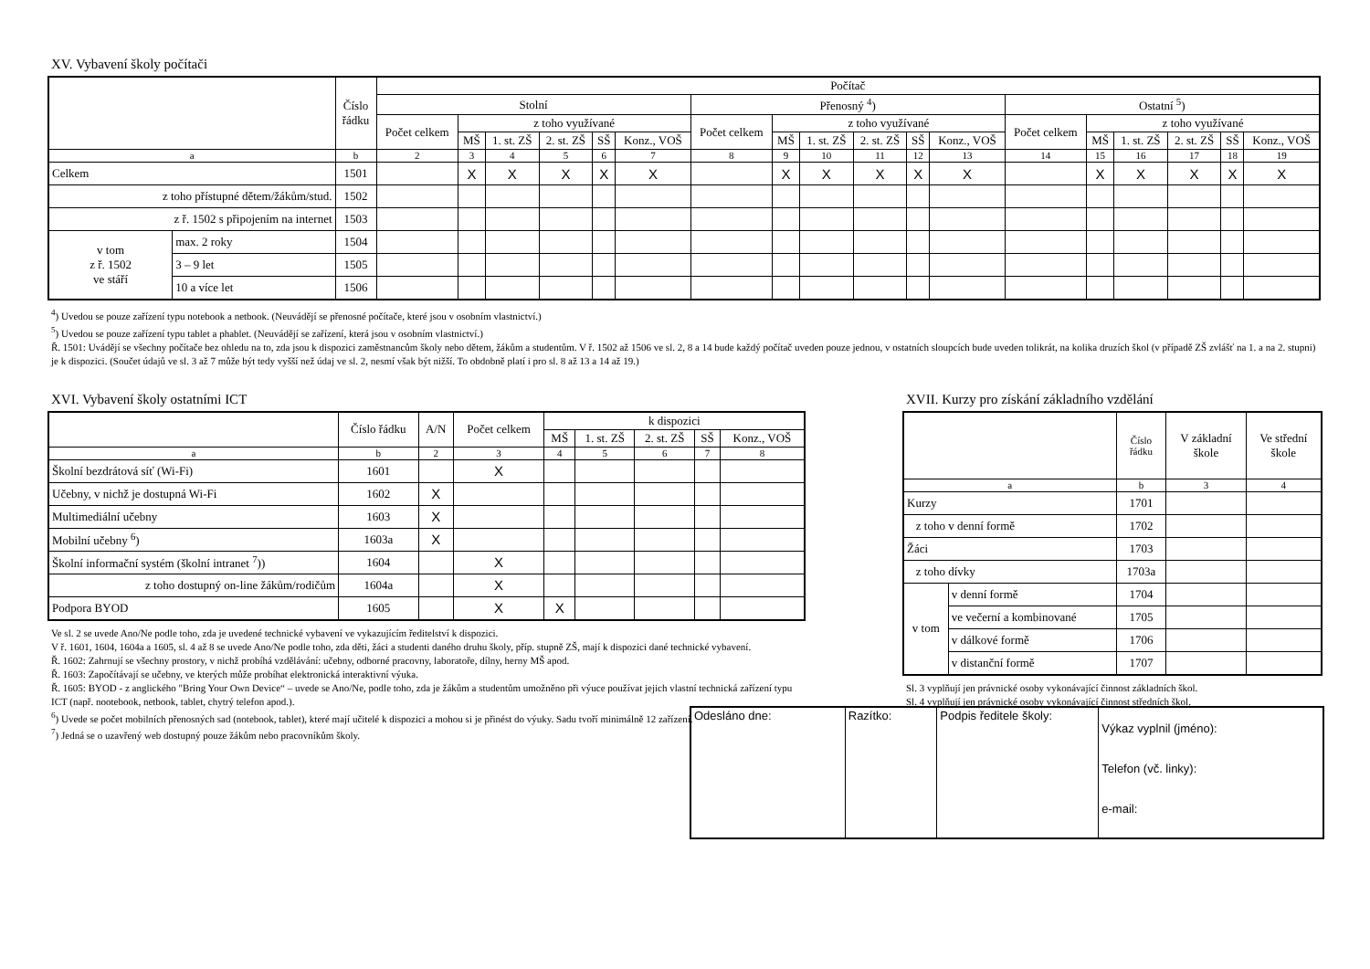XV. Vybavení školy počítači
| | | Číslo řádku | Počítač | | | | | | | | | | | | | | | | | |
| --- | --- | --- | --- | --- | --- | --- | --- | --- | --- | --- | --- | --- | --- | --- | --- | --- | --- | --- | --- | --- |
| | | | Stolní | | | | | | Přenosný <sup>4</sup>) | | | | | | Ostatní <sup>5</sup>) | | | | | |
| | | | Počet celkem | z toho využívané | | | | | Počet celkem | z toho využívané | | | | | Počet celkem | z toho využívané | | | | |
| | | | | MŠ | 1. st. ZŠ | 2. st. ZŠ | SŠ | Konz., VOŠ | | MŠ | 1. st. ZŠ | 2. st. ZŠ | SŠ | Konz., VOŠ | | MŠ | 1. st. ZŠ | 2. st. ZŠ | SŠ | Konz., VOŠ |
| a | | b | 2 | 3 | 4 | 5 | 6 | 7 | 8 | 9 | 10 | 11 | 12 | 13 | 14 | 15 | 16 | 17 | 18 | 19 |
| Celkem | | 1501 | | X | X | X | X | X | | X | X | X | X | X | | X | X | X | X | X |
| z toho přístupné dětem/žákům/stud. | | 1502 | | | | | | | | | | | | | | | | | | |
| z ř. 1502 s připojením na internet | | 1503 | | | | | | | | | | | | | | | | | | |
| v tom z ř. 1502 ve stáří | max. 2 roky | 1504 | | | | | | | | | | | | | | | | | | |
| | 3 – 9 let | 1505 | | | | | | | | | | | | | | | | | | |
| | 10 a více let | 1506 | | | | | | | | | | | | | | | | | | |
<sup>4</sup>) Uvedou se pouze zařízení typu notebook a netbook. (Neuvádějí se přenosné počítače, které jsou v osobním vlastnictví.)
<sup>5</sup>) Uvedou se pouze zařízení typu tablet a phablet. (Neuvádějí se zařízení, která jsou v osobním vlastnictví.)
Ř. 1501: Uvádějí se všechny počítače bez ohledu na to, zda jsou k dispozici zaměstnancům školy nebo dětem, žákům a studentům. V ř. 1502 až 1506 ve sl. 2, 8 a 14 bude každý počítač uveden pouze jednou, v ostatních sloupcích bude uveden tolikrát, na kolika druzích škol (v případě ZŠ zvlášť na 1. a na 2. stupni) je k dispozici. (Součet údajů ve sl. 3 až 7 může být tedy vyšší než údaj ve sl. 2, nesmí však být nižší. To obdobně platí i pro sl. 8 až 13 a 14 až 19.)
XVI. Vybavení školy ostatními ICT
| | Číslo řádku | A/N | Počet celkem | k dispozici | | | | |
| --- | --- | --- | --- | --- | --- | --- | --- | --- |
| | | | | MŠ | 1. st. ZŠ | 2. st. ZŠ | SŠ | Konz., VOŠ |
| a | b | 2 | 3 | 4 | 5 | 6 | 7 | 8 |
| Školní bezdrátová síť (Wi-Fi) | 1601 | | X | | | | | |
| Učebny, v nichž je dostupná Wi-Fi | 1602 | X | | | | | | |
| Multimediální učebny | 1603 | X | | | | | | |
| Mobilní učebny <sup>6</sup>) | 1603a | X | | | | | | |
| Školní informační systém (školní intranet <sup>7</sup>)) | 1604 | | X | | | | | |
| z toho dostupný on-line žákům/rodičům | 1604a | | X | | | | | |
| Podpora BYOD | 1605 | | X | X | | | | |
Ve sl. 2 se uvede Ano/Ne podle toho, zda je uvedené technické vybavení ve vykazujícím ředitelství k dispozici.
V ř. 1601, 1604, 1604a a 1605, sl. 4 až 8 se uvede Ano/Ne podle toho, zda děti, žáci a studenti daného druhu školy, příp. stupně ZŠ, mají k dispozici dané technické vybavení.
Ř. 1602: Zahrnují se všechny prostory, v nichž probíhá vzdělávání: učebny, odborné pracovny, laboratoře, dílny, herny MŠ apod.
Ř. 1603: Započítávají se učebny, ve kterých může probíhat elektronická interaktivní výuka.
Ř. 1605: BYOD - z anglického "Bring Your Own Device“ – uvede se Ano/Ne, podle toho, zda je žákům a studentům umožněno při výuce používat jejich vlastní technická zařízení typu ICT (např. nootebook, netbook, tablet, chytrý telefon apod.).
<sup>6</sup>) Uvede se počet mobilních přenosných sad (notebook, tablet), které mají učitelé k dispozici a mohou si je přinést do výuky. Sadu tvoří minimálně 12 zařízení.
<sup>7</sup>) Jedná se o uzavřený web dostupný pouze žákům nebo pracovníkům školy.
XVII. Kurzy pro získání základního vzdělání
| | | Číslo řádku | V základní škole | Ve střední škole |
| --- | --- | --- | --- | --- |
| a | | b | 3 | 4 |
| Kurzy | | 1701 | | |
| z toho v denní formě | | 1702 | | |
| Žáci | | 1703 | | |
| z toho dívky | | 1703a | | |
| v tom | v denní formě | 1704 | | |
| | ve večerní a kombinované | 1705 | | |
| | v dálkové formě | 1706 | | |
| | v distanční formě | 1707 | | |
Sl. 3 vyplňují jen právnické osoby vykonávající činnost základních škol.
Sl. 4 vyplňují jen právnické osoby vykonávající činnost středních škol.
| Odesláno dne: | Razítko: | Podpis ředitele školy: | Výkaz vyplnil (jméno): Telefon (vč. linky): e-mail: |